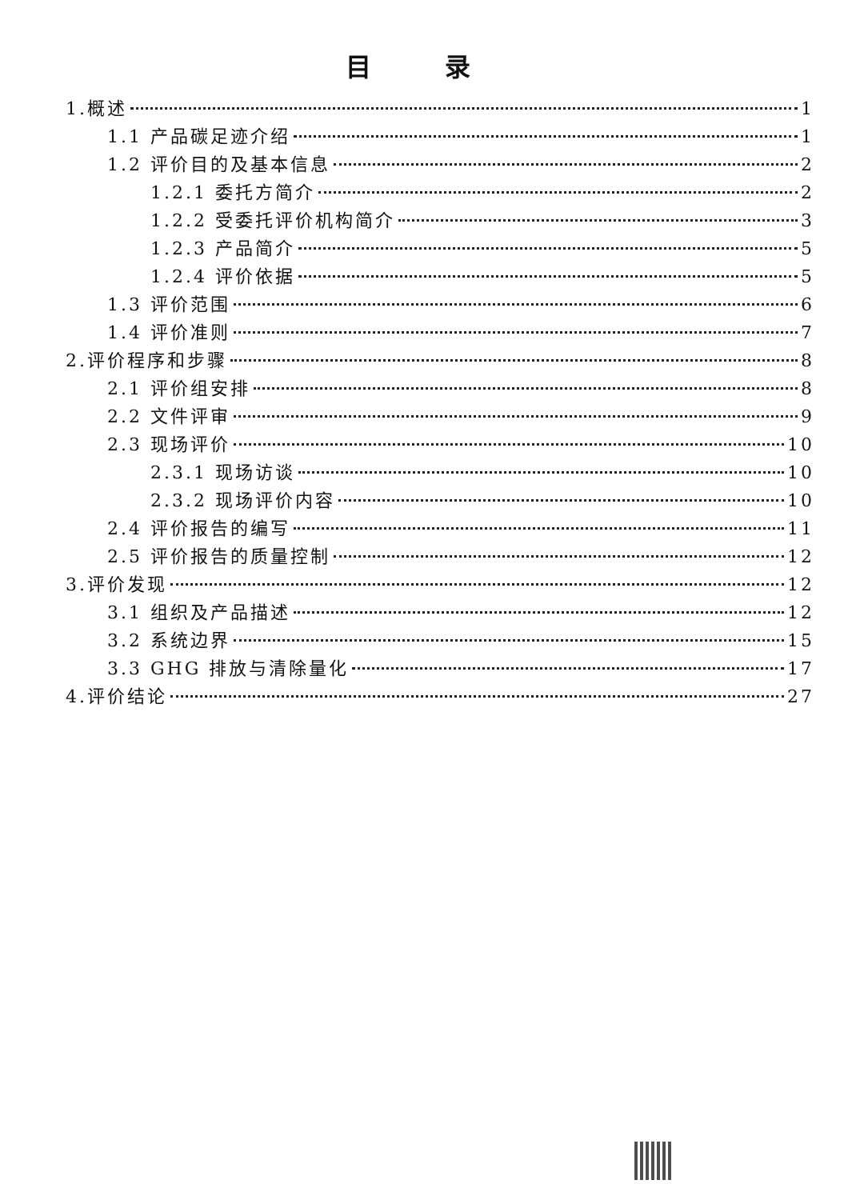目 录
1.概述 1
1.1 产品碳足迹介绍 1
1.2 评价目的及基本信息 2
1.2.1 委托方简介 2
1.2.2 受委托评价机构简介 3
1.2.3 产品简介 5
1.2.4 评价依据 5
1.3 评价范围 6
1.4 评价准则 7
2.评价程序和步骤 8
2.1 评价组安排 8
2.2 文件评审 9
2.3 现场评价 10
2.3.1 现场访谈 10
2.3.2 现场评价内容 10
2.4 评价报告的编写 11
2.5 评价报告的质量控制 12
3.评价发现 12
3.1 组织及产品描述 12
3.2 系统边界 15
3.3 GHG 排放与清除量化 17
4.评价结论 27